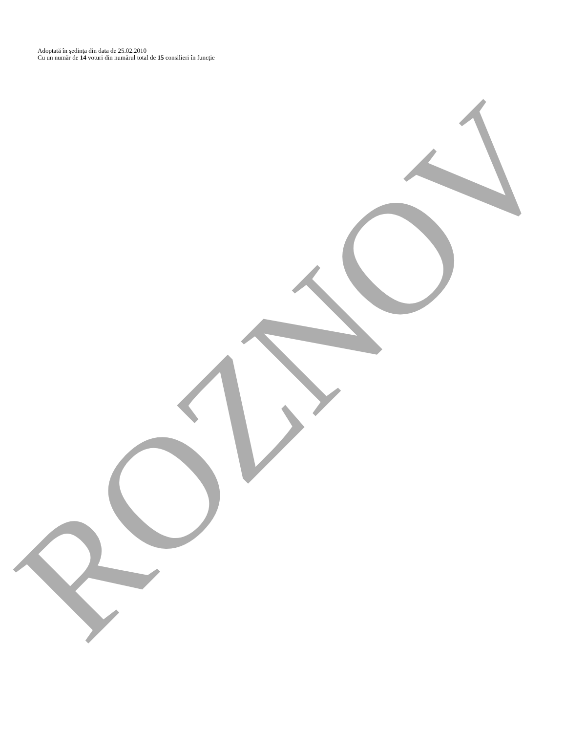ROZNOV
Adoptată în şedinţa din data de 25.02.2010
Cu un număr de 14 voturi din numărul total de 15 consilieri în funcţie